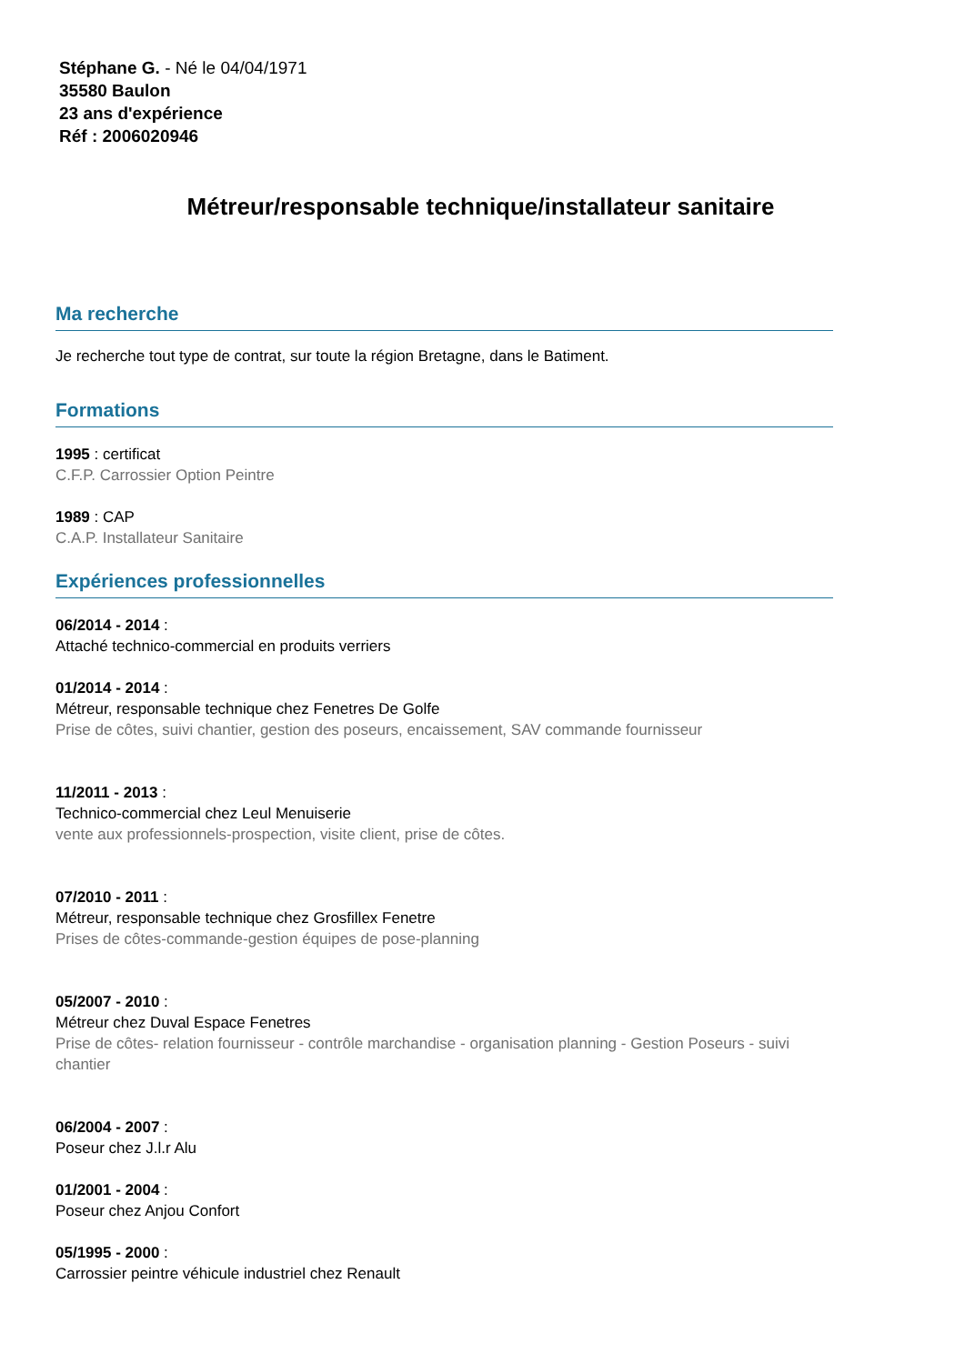Stéphane G. - Né le 04/04/1971
35580 Baulon
23 ans d'expérience
Réf : 2006020946
Métreur/responsable technique/installateur sanitaire
Ma recherche
Je recherche tout type de contrat, sur toute la région Bretagne, dans le Batiment.
Formations
1995 : certificat
C.F.P. Carrossier Option Peintre
1989 : CAP
C.A.P. Installateur Sanitaire
Expériences professionnelles
06/2014 - 2014 :
Attaché technico-commercial en produits verriers
01/2014 - 2014 :
Métreur, responsable technique chez Fenetres De Golfe
Prise de côtes, suivi chantier, gestion des poseurs, encaissement, SAV commande fournisseur
11/2011 - 2013 :
Technico-commercial chez Leul Menuiserie
vente aux professionnels-prospection, visite client, prise de côtes.
07/2010 - 2011 :
Métreur, responsable technique chez Grosfillex Fenetre
Prises de côtes-commande-gestion équipes de pose-planning
05/2007 - 2010 :
Métreur chez Duval Espace Fenetres
Prise de côtes- relation fournisseur - contrôle marchandise - organisation planning - Gestion Poseurs - suivi chantier
06/2004 - 2007 :
Poseur chez J.l.r Alu
01/2001 - 2004 :
Poseur chez Anjou Confort
05/1995 - 2000 :
Carrossier peintre véhicule industriel chez Renault